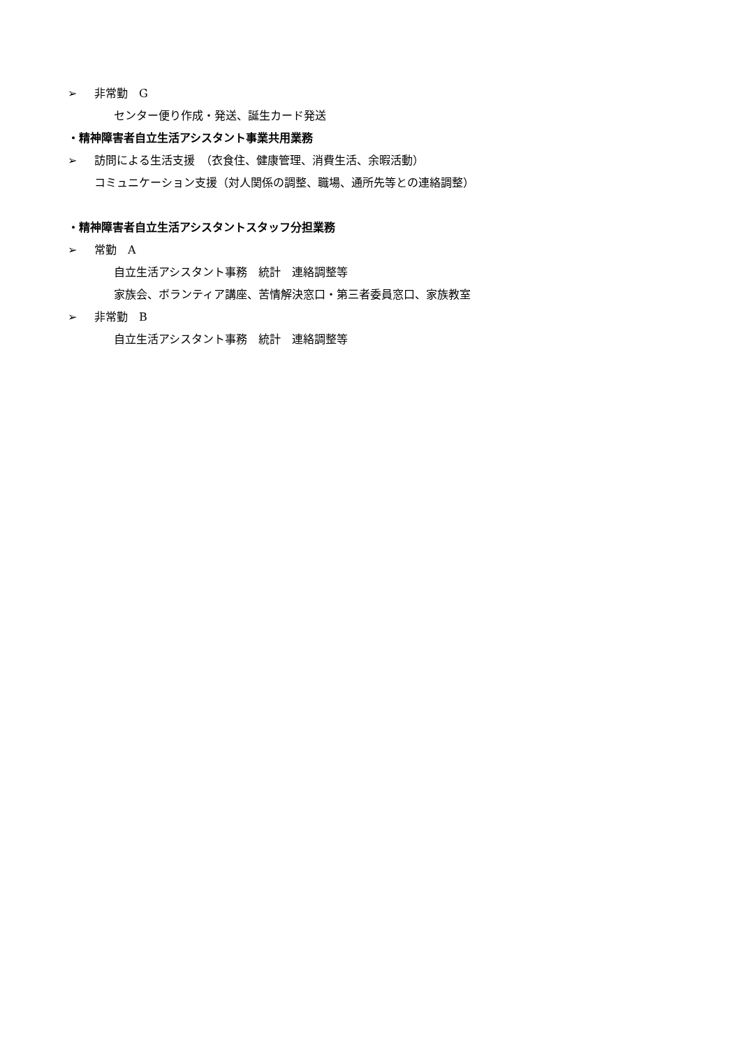➢ 非常勤　G
センター便り作成・発送、誕生カード発送
・精神障害者自立生活アシスタント事業共用業務
➢ 訪問による生活支援　（衣食住、健康管理、消費生活、余暇活動）
コミュニケーション支援（対人関係の調整、職場、通所先等との連絡調整）
・精神障害者自立生活アシスタントスタッフ分担業務
➢ 常勤　A
自立生活アシスタント事務　統計　連絡調整等
家族会、ボランティア講座、苦情解決窓口・第三者委員窓口、家族教室
➢ 非常勤　B
自立生活アシスタント事務　統計　連絡調整等